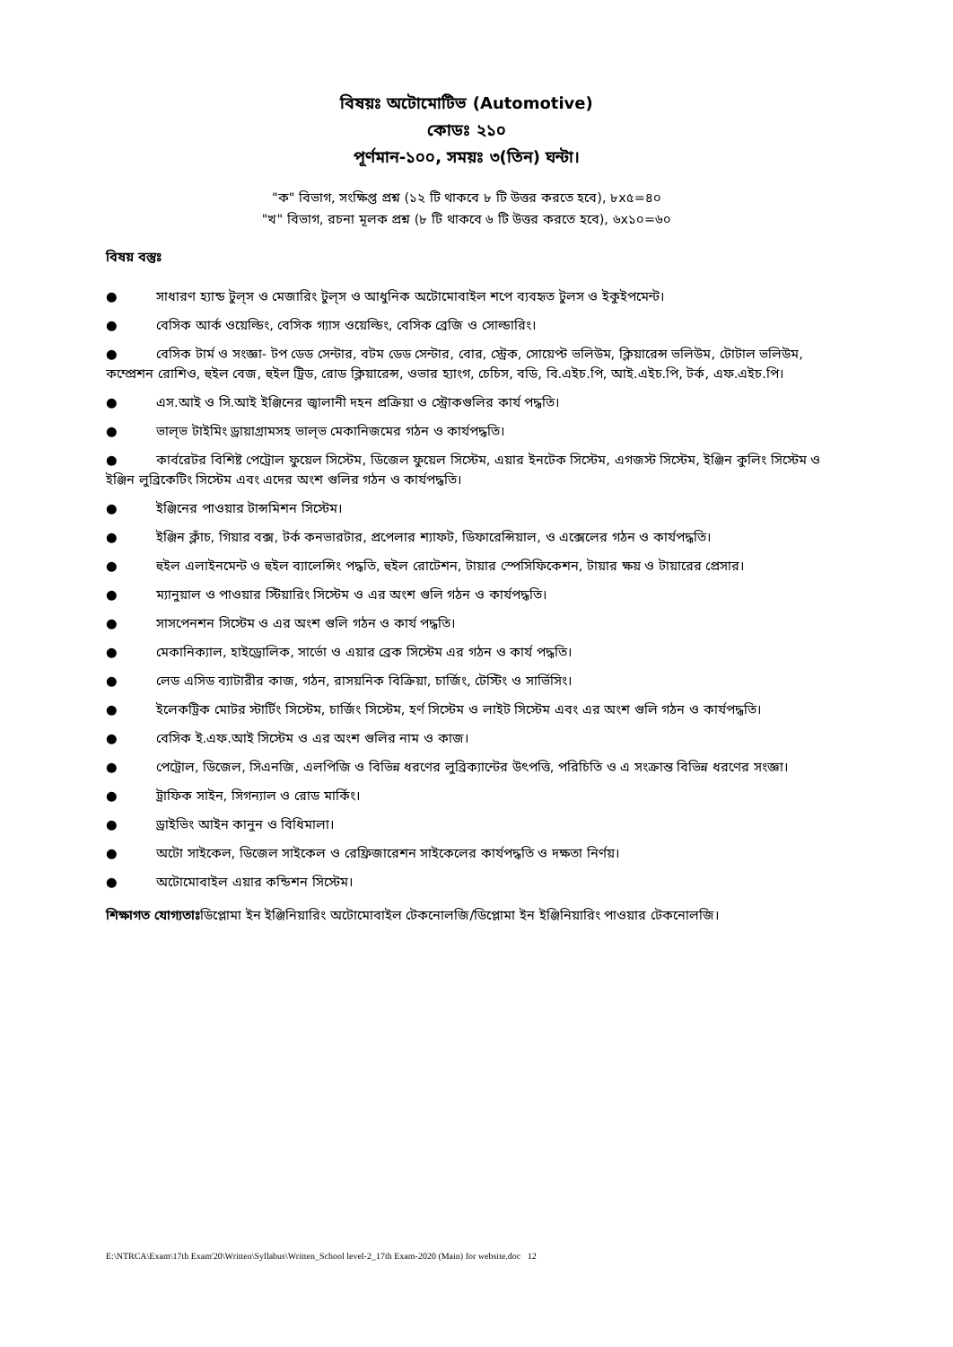বিষয়ঃ অটোমোটিভ (Automotive)
কোডঃ ২১০
পূর্ণমান-১০০, সময়ঃ ৩(তিন) ঘন্টা।
"ক" বিভাগ, সংক্ষিপ্ত প্রশ্ন (১২ টি থাকবে ৮ টি উত্তর করতে হবে), ৮x৫=৪০
"খ" বিভাগ, রচনা মূলক প্রশ্ন (৮ টি থাকবে ৬ টি উত্তর করতে হবে), ৬x১০=৬০
বিষয় বস্তুঃ
● সাধারণ হ্যান্ড টুল্‌স ও মেজারিং টুল্‌স ও আধুনিক অটোমোবাইল শপে ব্যবহৃত টুলস ও ইকুইপমেন্ট।
● বেসিক আর্ক ওয়েল্ডিং, বেসিক গ্যাস ওয়েল্ডিং, বেসিক ব্রেজি ও সোল্ডারিং।
● বেসিক টার্ম ও সংজ্ঞা- টপ ডেড সেন্টার, বটম ডেড সেন্টার, বোর, স্ট্রেক, সোয়েপ্ট ভলিউম, ক্লিয়ারেন্স ভলিউম, টোটাল ভলিউম, কম্প্রেশন রোশিও, হুইল বেজ, হুইল ট্রিড, রোড ক্লিয়ারেন্স, ওভার হ্যাংগ, চেচিস, বডি, বি.এইচ.পি, আই.এইচ.পি, টর্ক, এফ.এইচ.পি।
● এস.আই ও সি.আই ইঞ্জিনের জ্বালানী দহন প্রক্রিয়া ও স্ট্রোকগুলির কার্য পদ্ধতি।
● ভাল্‌ভ টাইমিং ড্রায়াগ্রামসহ ভাল্‌ভ মেকানিজমের গঠন ও কার্যপদ্ধতি।
● কার্বরেটর বিশিষ্ট পেট্রোল ফুয়েল সিস্টেম, ডিজেল ফুয়েল সিস্টেম, এয়ার ইনটেক সিস্টেম, এগজস্ট সিস্টেম, ইঞ্জিন কুলিং সিস্টেম ও ইঞ্জিন লুব্রিকেটিং সিস্টেম এবং এদের অংশ গুলির গঠন ও কার্যপদ্ধতি।
● ইঞ্জিনের পাওয়ার টান্সমিশন সিস্টেম।
● ইঞ্জিন ক্লাঁচ, গিয়ার বক্স, টর্ক কনভারটার, প্রপেলার শ্যাফট, ডিফারেন্সিয়াল, ও এক্সেলের গঠন ও কার্যপদ্ধতি।
● হুইল এলাইনমেন্ট ও হুইল ব্যালেন্সিং পদ্ধতি, হুইল রোটেশন, টায়ার স্পেসিফিকেশন, টায়ার ক্ষয় ও টায়ারের প্রেসার।
● ম্যানুয়াল ও পাওয়ার স্টিয়ারিং সিস্টেম ও এর অংশ গুলি গঠন ও কার্যপদ্ধতি।
● সাসপেনশন সিস্টেম ও এর অংশ গুলি গঠন ও কার্য পদ্ধতি।
● মেকানিক্যাল, হাইড্রোলিক, সার্ভো ও এয়ার ব্রেক সিস্টেম এর গঠন ও কার্য পদ্ধতি।
● লেড এসিড ব্যাটারীর কাজ, গঠন, রাসয়নিক বিক্রিয়া, চার্জিং, টেস্টিং ও সার্ভিসিং।
● ইলেকট্রিক মোটর স্টার্টিং সিস্টেম, চার্জিং সিস্টেম, হর্ণ সিস্টেম ও লাইট সিস্টেম এবং এর অংশ গুলি গঠন ও কার্যপদ্ধতি।
● বেসিক ই.এফ.আই সিস্টেম ও এর অংশ গুলির নাম ও কাজ।
● পেট্রোল, ডিজেল, সিএনজি, এলপিজি ও বিভিন্ন ধরণের লুব্রিক্যান্টের উৎপত্তি, পরিচিতি ও এ সংক্রান্ত বিভিন্ন ধরণের সংজ্ঞা।
● ট্রাফিক সাইন, সিগন্যাল ও রোড মার্কিং।
● ড্রাইভিং আইন কানুন ও বিধিমালা।
● অটো সাইকেল, ডিজেল সাইকেল ও রেফ্রিজারেশন সাইকেলের কার্যপদ্ধতি ও দক্ষতা নির্ণয়।
● অটোমোবাইল এয়ার কন্ডিশন সিস্টেম।
শিক্ষাগত যোগ্যতাঃডিপ্লোমা ইন ইঞ্জিনিয়ারিং অটোমোবাইল টেকনোলজি/ডিপ্লোমা ইন ইঞ্জিনিয়ারিং পাওয়ার টেকনোলজি।
E:\NTRCA\Exam\17th Exam'20\Written\Syllabus\Written_School level-2_17th Exam-2020 (Main) for website.doc 12